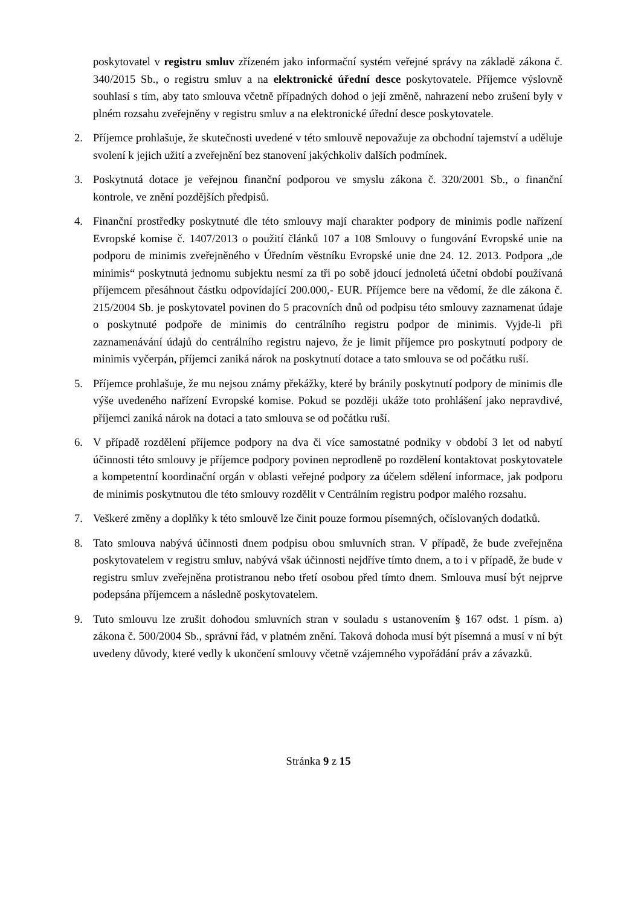poskytovatel v registru smluv zřízeném jako informační systém veřejné správy na základě zákona č. 340/2015 Sb., o registru smluv a na elektronické úřední desce poskytovatele. Příjemce výslovně souhlasí s tím, aby tato smlouva včetně případných dohod o její změně, nahrazení nebo zrušení byly v plném rozsahu zveřejněny v registru smluv a na elektronické úřední desce poskytovatele.
2. Příjemce prohlašuje, že skutečnosti uvedené v této smlouvě nepovažuje za obchodní tajemství a uděluje svolení k jejich užití a zveřejnění bez stanovení jakýchkoliv dalších podmínek.
3. Poskytnutá dotace je veřejnou finanční podporou ve smyslu zákona č. 320/2001 Sb., o finanční kontrole, ve znění pozdějších předpisů.
4. Finanční prostředky poskytnuté dle této smlouvy mají charakter podpory de minimis podle nařízení Evropské komise č. 1407/2013 o použití článků 107 a 108 Smlouvy o fungování Evropské unie na podporu de minimis zveřejněného v Úředním věstníku Evropské unie dne 24. 12. 2013. Podpora „de minimis“ poskytnutá jednomu subjektu nesmí za tři po sobě jdoucí jednoletá účetní období používaná příjemcem přesáhnout částku odpovídající 200.000,- EUR. Příjemce bere na vědomí, že dle zákona č. 215/2004 Sb. je poskytovatel povinen do 5 pracovních dnů od podpisu této smlouvy zaznamenat údaje o poskytnuté podpoře de minimis do centrálního registru podpor de minimis. Vyjde-li při zaznamenávání údajů do centrálního registru najevo, že je limit příjemce pro poskytnutí podpory de minimis vyčerpán, příjemci zaniká nárok na poskytnutí dotace a tato smlouva se od počátku ruší.
5. Příjemce prohlašuje, že mu nejsou známy překážky, které by bránily poskytnutí podpory de minimis dle výše uvedeného nařízení Evropské komise. Pokud se později ukáže toto prohlášení jako nepravdivé, příjemci zaniká nárok na dotaci a tato smlouva se od počátku ruší.
6. V případě rozdělení příjemce podpory na dva či více samostatné podniky v období 3 let od nabytí účinnosti této smlouvy je příjemce podpory povinen neprodleně po rozdělení kontaktovat poskytovatele a kompetentní koordinační orgán v oblasti veřejné podpory za účelem sdělení informace, jak podporu de minimis poskytnutou dle této smlouvy rozdělit v Centrálním registru podpor malého rozsahu.
7. Veškeré změny a doplňky k této smlouvě lze činit pouze formou písemných, očíslovaných dodatků.
8. Tato smlouva nabývá účinnosti dnem podpisu obou smluvních stran. V případě, že bude zveřejněna poskytovatelem v registru smluv, nabývá však účinnosti nejdříve tímto dnem, a to i v případě, že bude v registru smluv zveřejněna protistranou nebo třetí osobou před tímto dnem. Smlouva musí být nejprve podepsána příjemcem a následně poskytovatelem.
9. Tuto smlouvu lze zrušit dohodou smluvních stran v souladu s ustanovením § 167 odst. 1 písm. a) zákona č. 500/2004 Sb., správní řád, v platném znění. Taková dohoda musí být písemná a musí v ní být uvedeny důvody, které vedly k ukončení smlouvy včetně vzájemného vypořádání práv a závazků.
Stránka 9 z 15